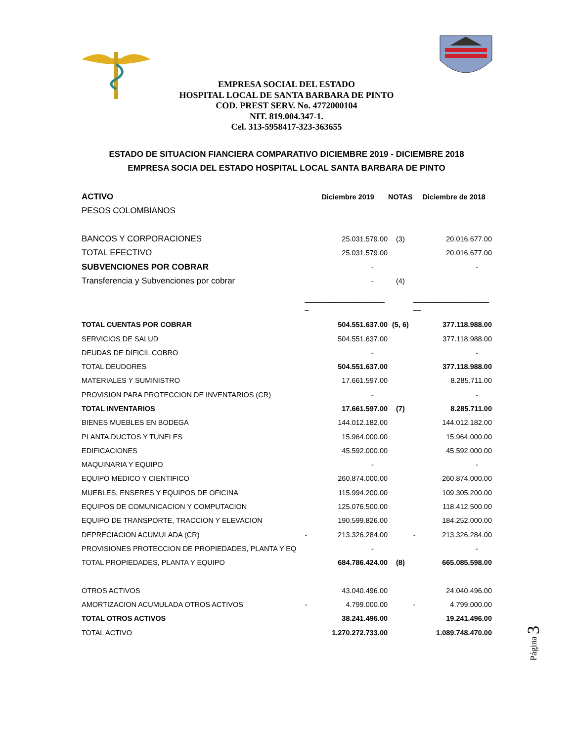EMPRESA SOCIAL DEL ESTADO
HOSPITAL LOCAL DE SANTA BARBARA DE PINTO
COD. PREST SERV. No. 4772000104
NIT. 819.004.347-1.
Cel. 313-5958417-323-363655
ESTADO DE SITUACION FIANCIERA COMPARATIVO DICIEMBRE 2019 - DICIEMBRE 2018
EMPRESA SOCIA DEL ESTADO HOSPITAL LOCAL SANTA BARBARA DE PINTO
| ACTIVO | | Diciembre 2019 | NOTAS | | Diciembre de 2018 |
| --- | --- | --- | --- | --- | --- |
| PESOS COLOMBIANOS | | | | | |
| BANCOS Y CORPORACIONES | | 25.031.579.00 | (3) | | 20.016.677.00 |
| TOTAL EFECTIVO | | 25.031.579.00 | | | 20.016.677.00 |
| SUBVENCIONES POR COBRAR | | - | | | - |
| Transferencia y Subvenciones por cobrar | | - | (4) | | |
| | ____________________ _ | | | ___________________ __ | |
| TOTAL CUENTAS POR COBRAR | | 504.551.637.00 | (5, 6) | | 377.118.988.00 |
| SERVICIOS DE SALUD | | 504.551.637.00 | | | 377.118.988.00 |
| DEUDAS DE DIFICIL COBRO | | - | | | - |
| TOTAL DEUDORES | | 504.551.637.00 | | | 377.118.988.00 |
| MATERIALES Y SUMINISTRO | | 17.661.597.00 | | | 8.285.711.00 |
| PROVISION PARA PROTECCION DE INVENTARIOS (CR) | | - | | | - |
| TOTAL INVENTARIOS | | 17.661.597.00 | (7) | | 8.285.711.00 |
| BIENES MUEBLES EN BODEGA | | 144.012.182.00 | | | 144.012.182.00 |
| PLANTA,DUCTOS Y TUNELES | | 15.964.000.00 | | | 15.964.000.00 |
| EDIFICACIONES | | 45.592.000.00 | | | 45.592.000.00 |
| MAQUINARIA Y EQUIPO | | - | | | - |
| EQUIPO MEDICO Y CIENTIFICO | | 260.874.000.00 | | | 260.874.000.00 |
| MUEBLES, ENSERES Y EQUIPOS DE OFICINA | | 115.994.200.00 | | | 109.305.200.00 |
| EQUIPOS DE COMUNICACION Y COMPUTACION | | 125.076.500.00 | | | 118.412.500.00 |
| EQUIPO DE TRANSPORTE, TRACCION Y ELEVACION | | 190.599.826.00 | | | 184.252.000.00 |
| DEPRECIACION ACUMULADA (CR) | - | 213.326.284.00 | | - | 213.326.284.00 |
| PROVISIONES PROTECCION DE PROPIEDADES, PLANTA Y EQ | | - | | | - |
| TOTAL PROPIEDADES, PLANTA Y EQUIPO | | 684.786.424.00 | (8) | | 665.085.598.00 |
| OTROS ACTIVOS | | 43.040.496.00 | | | 24.040.496.00 |
| AMORTIZACION ACUMULADA OTROS ACTIVOS | - | 4.799.000.00 | | - | 4.799.000.00 |
| TOTAL OTROS ACTIVOS | | 38.241.496.00 | | | 19.241.496.00 |
| TOTAL ACTIVO | | 1.270.272.733.00 | | | 1.089.748.470.00 |
Página 3